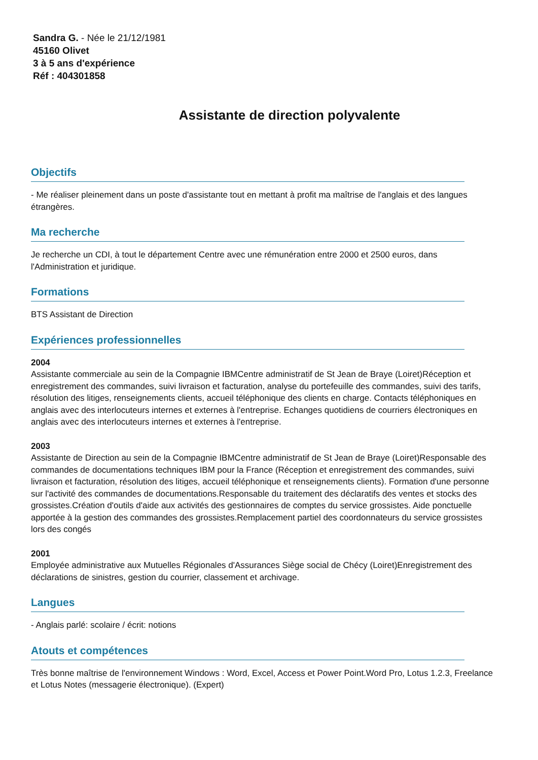Sandra G. - Née le 21/12/1981
45160 Olivet
3 à 5 ans d'expérience
Réf : 404301858
Assistante de direction polyvalente
Objectifs
- Me réaliser pleinement dans un poste d'assistante tout en mettant à profit ma maîtrise de l'anglais et des langues étrangères.
Ma recherche
Je recherche un CDI, à tout le département Centre avec une rémunération entre 2000 et 2500 euros, dans l'Administration et juridique.
Formations
BTS Assistant de Direction
Expériences professionnelles
2004
Assistante commerciale au sein de la Compagnie IBMCentre administratif de St Jean de Braye (Loiret)Réception et enregistrement des commandes, suivi livraison et facturation, analyse du portefeuille des commandes, suivi des tarifs, résolution des litiges, renseignements clients, accueil téléphonique des clients en charge. Contacts téléphoniques en anglais avec des interlocuteurs internes et externes à l'entreprise. Echanges quotidiens de courriers électroniques en anglais avec des interlocuteurs internes et externes à l'entreprise.
2003
Assistante de Direction au sein de la Compagnie IBMCentre administratif de St Jean de Braye (Loiret)Responsable des commandes de documentations techniques IBM pour la France (Réception et enregistrement des commandes, suivi livraison et facturation, résolution des litiges, accueil téléphonique et renseignements clients). Formation d'une personne sur l'activité des commandes de documentations.Responsable du traitement des déclaratifs des ventes et stocks des grossistes.Création d'outils d'aide aux activités des gestionnaires de comptes du service grossistes. Aide ponctuelle apportée à la gestion des commandes des grossistes.Remplacement partiel des coordonnateurs du service grossistes lors des congés
2001
Employée administrative aux Mutuelles Régionales d'Assurances Siège social de Chécy (Loiret)Enregistrement des déclarations de sinistres, gestion du courrier, classement et archivage.
Langues
- Anglais parlé: scolaire / écrit: notions
Atouts et compétences
Très bonne maîtrise de l'environnement Windows : Word, Excel, Access et Power Point.Word Pro, Lotus 1.2.3, Freelance et Lotus Notes (messagerie électronique). (Expert)